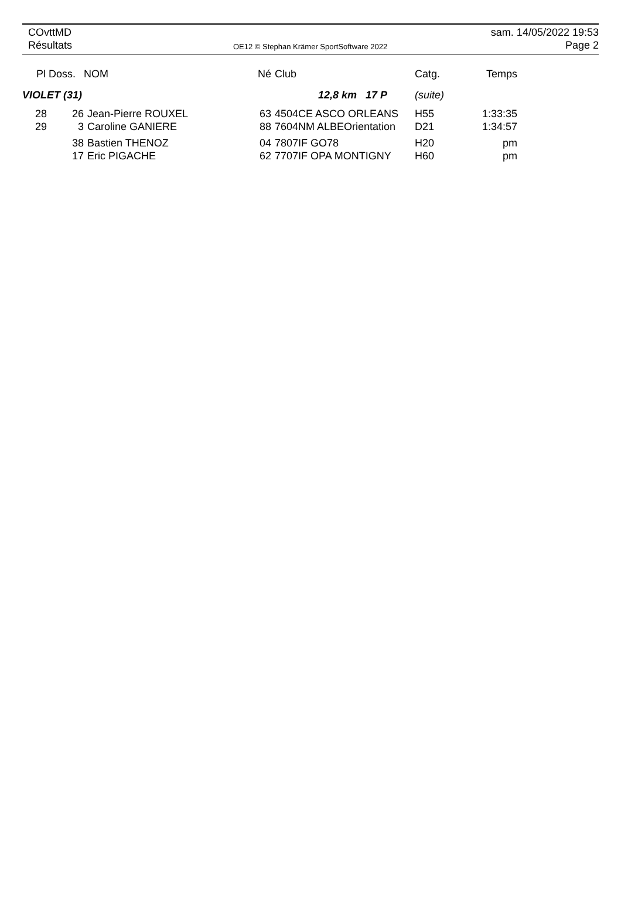COvttMD
Résultats
OE12 © Stephan Krämer SportSoftware 2022
sam. 14/05/2022 19:53
Page 2
| Pl Doss. | | NOM | Né | Club | Catg. | Temps |
| --- | --- | --- | --- | --- | --- | --- |
| VIOLET (31) | | | | 12,8 km 17 P | (suite) | |
| 28 | 26 | Jean-Pierre ROUXEL | 63 | 4504CE ASCO ORLEANS | H55 | 1:33:35 |
| 29 | 3 | Caroline GANIERE | 88 | 7604NM ALBEOrientation | D21 | 1:34:57 |
| | 38 | Bastien THENOZ | 04 | 7807IF GO78 | H20 | pm |
| | 17 | Eric PIGACHE | 62 | 7707IF OPA MONTIGNY | H60 | pm |